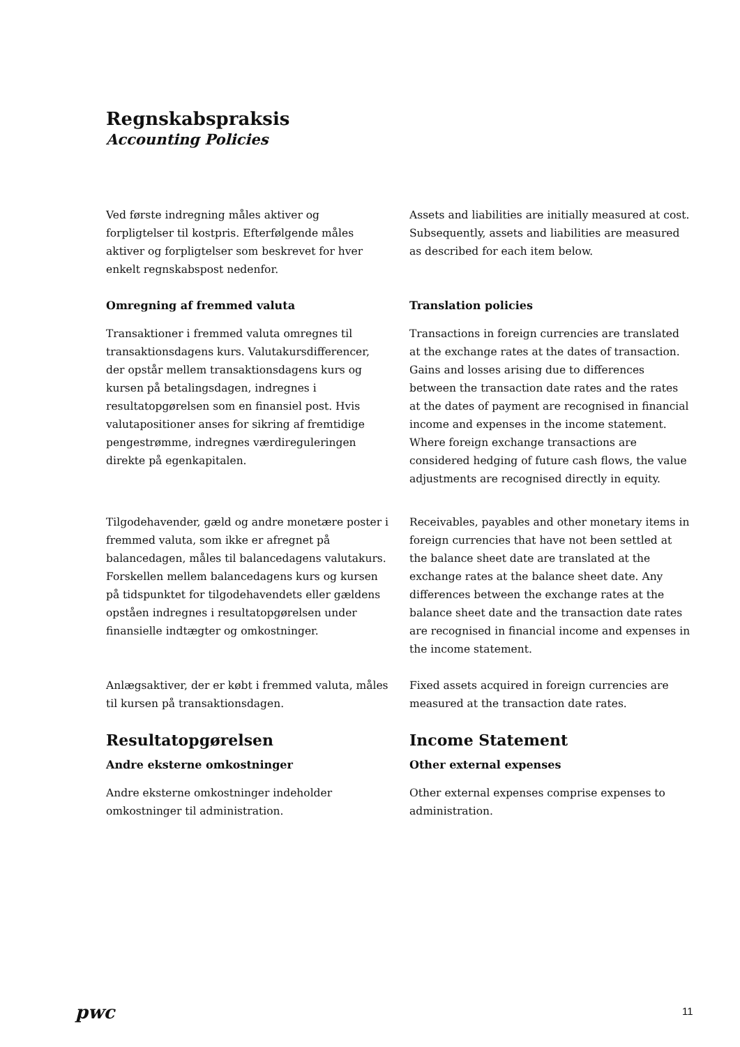Regnskabspraksis
Accounting Policies
Ved første indregning måles aktiver og forpligtelser til kostpris. Efterfølgende måles aktiver og forpligtelser som beskrevet for hver enkelt regnskabspost nedenfor.
Assets and liabilities are initially measured at cost. Subsequently, assets and liabilities are measured as described for each item below.
Omregning af fremmed valuta
Transaktioner i fremmed valuta omregnes til transaktionsdagens kurs. Valutakursdifferencer, der opstår mellem transaktionsdagens kurs og kursen på betalingsdagen, indregnes i resultatopgørelsen som en finansiel post. Hvis valutapositioner anses for sikring af fremtidige pengestrømme, indregnes værdireguleringen direkte på egenkapitalen.
Translation policies
Transactions in foreign currencies are translated at the exchange rates at the dates of transaction. Gains and losses arising due to differences between the transaction date rates and the rates at the dates of payment are recognised in financial income and expenses in the income statement. Where foreign exchange transactions are considered hedging of future cash flows, the value adjustments are recognised directly in equity.
Tilgodehavender, gæld og andre monetære poster i fremmed valuta, som ikke er afregnet på balancedagen, måles til balancedagens valutakurs. Forskellen mellem balancedagens kurs og kursen på tidspunktet for tilgodehavendets eller gældens opståen indregnes i resultatopgørelsen under finansielle indtægter og omkostninger.
Receivables, payables and other monetary items in foreign currencies that have not been settled at the balance sheet date are translated at the exchange rates at the balance sheet date. Any differences between the exchange rates at the balance sheet date and the transaction date rates are recognised in financial income and expenses in the income statement.
Anlægsaktiver, der er købt i fremmed valuta, måles til kursen på transaktionsdagen.
Fixed assets acquired in foreign currencies are measured at the transaction date rates.
Resultatopgørelsen
Andre eksterne omkostninger
Andre eksterne omkostninger indeholder omkostninger til administration.
Income Statement
Other external expenses
Other external expenses comprise expenses to administration.
pwc 11